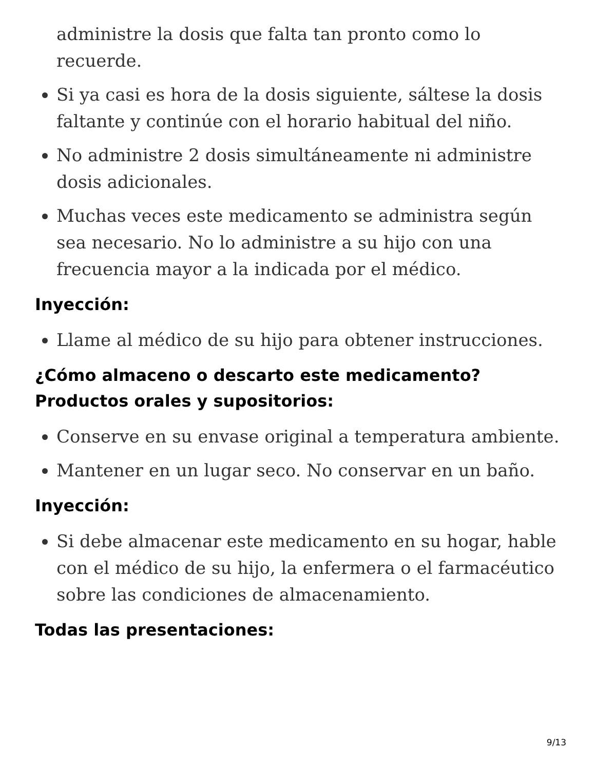administre la dosis que falta tan pronto como lo recuerde.
Si ya casi es hora de la dosis siguiente, sáltese la dosis faltante y continúe con el horario habitual del niño.
No administre 2 dosis simultáneamente ni administre dosis adicionales.
Muchas veces este medicamento se administra según sea necesario. No lo administre a su hijo con una frecuencia mayor a la indicada por el médico.
Inyección:
Llame al médico de su hijo para obtener instrucciones.
¿Cómo almaceno o descarto este medicamento?
Productos orales y supositorios:
Conserve en su envase original a temperatura ambiente.
Mantener en un lugar seco. No conservar en un baño.
Inyección:
Si debe almacenar este medicamento en su hogar, hable con el médico de su hijo, la enfermera o el farmacéutico sobre las condiciones de almacenamiento.
Todas las presentaciones:
9/13